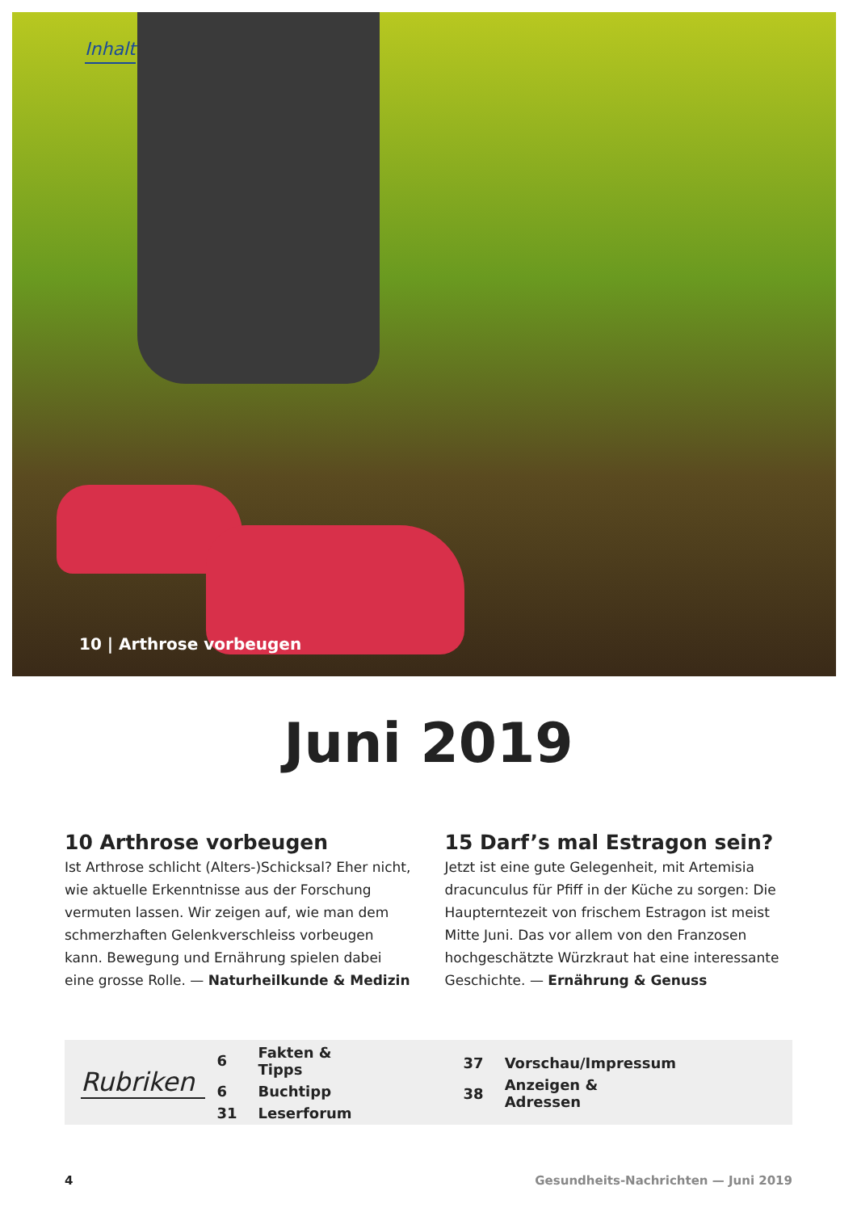Inhalt
10 | Arthrose vorbeugen
Juni 2019
10 Arthrose vorbeugen
Ist Arthrose schlicht (Alters-)Schicksal? Eher nicht, wie aktuelle Erkenntnisse aus der Forschung vermuten lassen. Wir zeigen auf, wie man dem schmerzhaften Gelenkverschleiss vorbeugen kann. Bewegung und Ernährung spielen dabei eine grosse Rolle. — Naturheilkunde & Medizin
15 Darf’s mal Estragon sein?
Jetzt ist eine gute Gelegenheit, mit Artemisia dracunculus für Pfiff in der Küche zu sorgen: Die Haupterntezeit von frischem Estragon ist meist Mitte Juni. Das vor allem von den Franzosen hochgeschätzte Würzkraut hat eine interessante Geschichte. — Ernährung & Genuss
Rubriken
| 6 | Fakten & Tipps |
| 6 | Buchtipp |
| 31 | Leserforum |
| 37 | Vorschau/Impressum |
| 38 | Anzeigen & Adressen |
4 Gesundheits-Nachrichten — Juni 2019